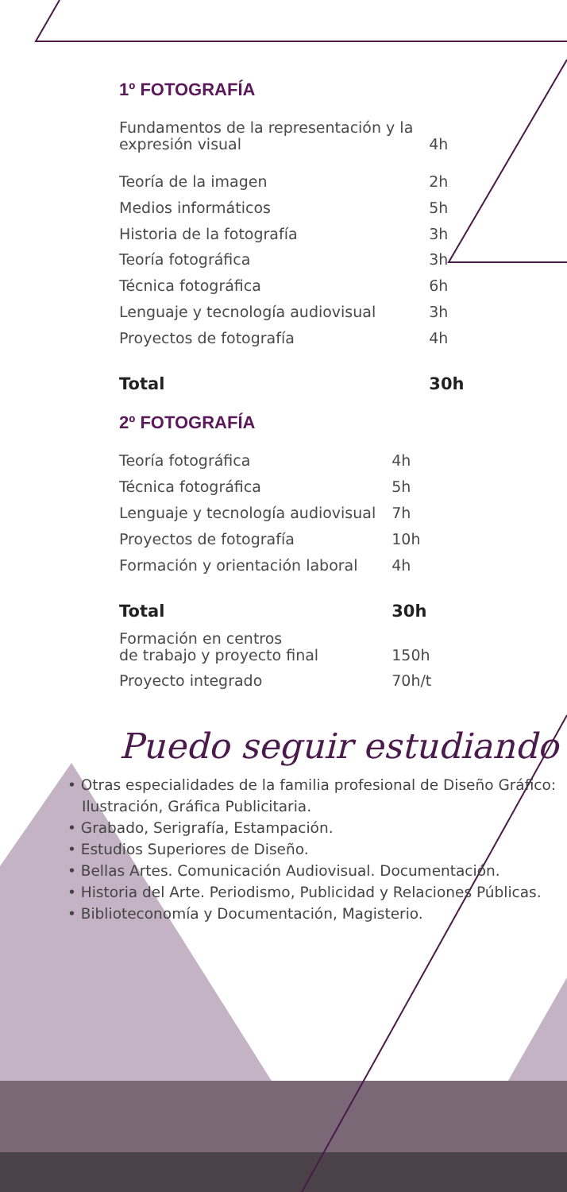1º FOTOGRAFÍA
| Fundamentos de la representación y la expresión visual | 4h |
| Teoría de la imagen | 2h |
| Medios informáticos | 5h |
| Historia de la fotografía | 3h |
| Teoría fotográfica | 3h |
| Técnica fotográfica | 6h |
| Lenguaje y tecnología audiovisual | 3h |
| Proyectos de fotografía | 4h |
| Total | 30h |
2º FOTOGRAFÍA
| Teoría fotográfica | 4h |
| Técnica fotográfica | 5h |
| Lenguaje y tecnología audiovisual | 7h |
| Proyectos de fotografía | 10h |
| Formación y orientación laboral | 4h |
| Total | 30h |
| Formación en centros de trabajo y proyecto final | 150h |
| Proyecto integrado | 70h/t |
Puedo seguir estudiando
• Otras especialidades de la familia profesional de Diseño Gráfico: Ilustración, Gráfica Publicitaria.
• Grabado, Serigrafía, Estampación.
• Estudios Superiores de Diseño.
• Bellas Artes. Comunicación Audiovisual. Documentación.
• Historia del Arte. Periodismo, Publicidad y Relaciones Públicas.
• Biblioteconomía y Documentación, Magisterio.